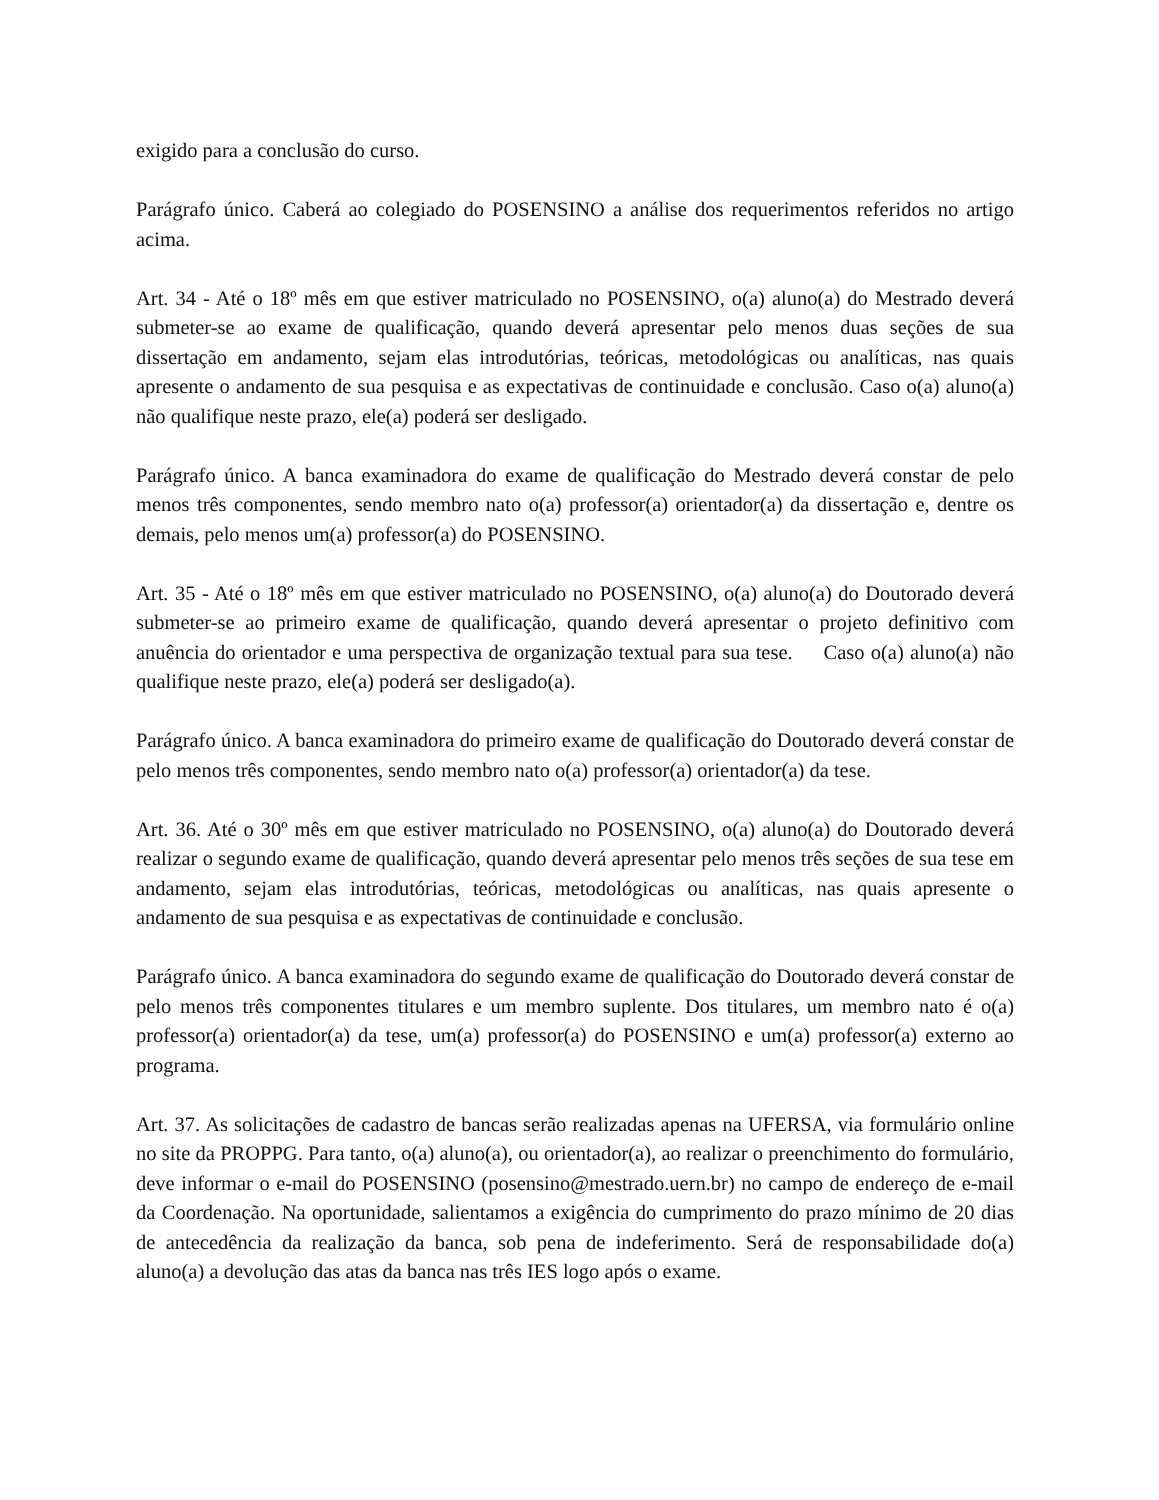exigido para a conclusão do curso.
Parágrafo único. Caberá ao colegiado do POSENSINO a análise dos requerimentos referidos no artigo acima.
Art. 34 - Até o 18º mês em que estiver matriculado no POSENSINO, o(a) aluno(a) do Mestrado deverá submeter-se ao exame de qualificação, quando deverá apresentar pelo menos duas seções de sua dissertação em andamento, sejam elas introdutórias, teóricas, metodológicas ou analíticas, nas quais apresente o andamento de sua pesquisa e as expectativas de continuidade e conclusão. Caso o(a) aluno(a) não qualifique neste prazo, ele(a) poderá ser desligado.
Parágrafo único. A banca examinadora do exame de qualificação do Mestrado deverá constar de pelo menos três componentes, sendo membro nato o(a) professor(a) orientador(a) da dissertação e, dentre os demais, pelo menos um(a) professor(a) do POSENSINO.
Art. 35 - Até o 18º mês em que estiver matriculado no POSENSINO, o(a) aluno(a) do Doutorado deverá submeter-se ao primeiro exame de qualificação, quando deverá apresentar o projeto definitivo com anuência do orientador e uma perspectiva de organização textual para sua tese. Caso o(a) aluno(a) não qualifique neste prazo, ele(a) poderá ser desligado(a).
Parágrafo único. A banca examinadora do primeiro exame de qualificação do Doutorado deverá constar de pelo menos três componentes, sendo membro nato o(a) professor(a) orientador(a) da tese.
Art. 36. Até o 30º mês em que estiver matriculado no POSENSINO, o(a) aluno(a) do Doutorado deverá realizar o segundo exame de qualificação, quando deverá apresentar pelo menos três seções de sua tese em andamento, sejam elas introdutórias, teóricas, metodológicas ou analíticas, nas quais apresente o andamento de sua pesquisa e as expectativas de continuidade e conclusão.
Parágrafo único. A banca examinadora do segundo exame de qualificação do Doutorado deverá constar de pelo menos três componentes titulares e um membro suplente. Dos titulares, um membro nato é o(a) professor(a) orientador(a) da tese, um(a) professor(a) do POSENSINO e um(a) professor(a) externo ao programa.
Art. 37. As solicitações de cadastro de bancas serão realizadas apenas na UFERSA, via formulário online no site da PROPPG. Para tanto, o(a) aluno(a), ou orientador(a), ao realizar o preenchimento do formulário, deve informar o e-mail do POSENSINO (posensino@mestrado.uern.br) no campo de endereço de e-mail da Coordenação. Na oportunidade, salientamos a exigência do cumprimento do prazo mínimo de 20 dias de antecedência da realização da banca, sob pena de indeferimento. Será de responsabilidade do(a) aluno(a) a devolução das atas da banca nas três IES logo após o exame.